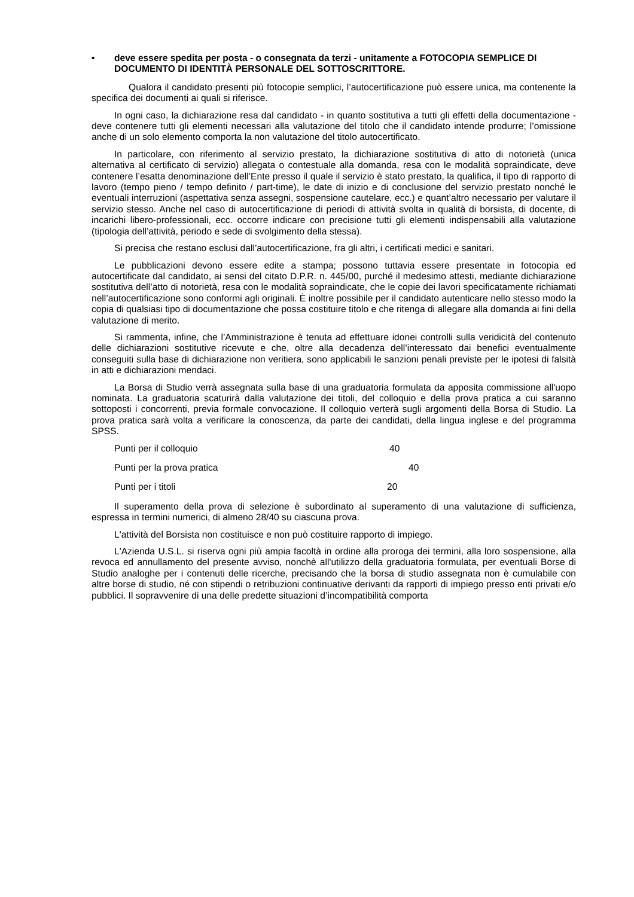• deve essere spedita per posta - o consegnata da terzi - unitamente a FOTOCOPIA SEMPLICE DI DOCUMENTO DI IDENTITÀ PERSONALE DEL SOTTOSCRITTORE.
Qualora il candidato presenti più fotocopie semplici, l’autocertificazione può essere unica, ma contenente la specifica dei documenti ai quali si riferisce.
In ogni caso, la dichiarazione resa dal candidato - in quanto sostitutiva a tutti gli effetti della documentazione - deve contenere tutti gli elementi necessari alla valutazione del titolo che il candidato intende produrre; l’omissione anche di un solo elemento comporta la non valutazione del titolo autocertificato.
In particolare, con riferimento al servizio prestato, la dichiarazione sostitutiva di atto di notorietà (unica alternativa al certificato di servizio) allegata o contestuale alla domanda, resa con le modalità sopraindicate, deve contenere l’esatta denominazione dell’Ente presso il quale il servizio è stato prestato, la qualifica, il tipo di rapporto di lavoro (tempo pieno / tempo definito / part-time), le date di inizio e di conclusione del servizio prestato nonché le eventuali interruzioni (aspettativa senza assegni, sospensione cautelare, ecc.) e quant’altro necessario per valutare il servizio stesso. Anche nel caso di autocertificazione di periodi di attività svolta in qualità di borsista, di docente, di incarichi libero-professionali, ecc. occorre indicare con precisione tutti gli elementi indispensabili alla valutazione (tipologia dell’attività, periodo e sede di svolgimento della stessa).
Si precisa che restano esclusi dall’autocertificazione, fra gli altri, i certificati medici e sanitari.
Le pubblicazioni devono essere edite a stampa; possono tuttavia essere presentate in fotocopia ed autocertificate dal candidato, ai sensi del citato D.P.R. n. 445/00, purché il medesimo attesti, mediante dichiarazione sostitutiva dell’atto di notorietà, resa con le modalità sopraindicate, che le copie dei lavori specificatamente richiamati nell’autocertificazione sono conformi agli originali. È inoltre possibile per il candidato autenticare nello stesso modo la copia di qualsiasi tipo di documentazione che possa costituire titolo e che ritenga di allegare alla domanda ai fini della valutazione di merito.
Si rammenta, infine, che l’Amministrazione è tenuta ad effettuare idonei controlli sulla veridicità del contenuto delle dichiarazioni sostitutive ricevute e che, oltre alla decadenza dell’interessato dai benefici eventualmente conseguiti sulla base di dichiarazione non veritiera, sono applicabili le sanzioni penali previste per le ipotesi di falsità in atti e dichiarazioni mendaci.
La Borsa di Studio verrà assegnata sulla base di una graduatoria formulata da apposita commissione all'uopo nominata. La graduatoria scaturirà dalla valutazione dei titoli, del colloquio e della prova pratica a cui saranno sottoposti i concorrenti, previa formale convocazione. Il colloquio verterà sugli argomenti della Borsa di Studio. La prova pratica sarà volta a verificare la conoscenza, da parte dei candidati, della lingua inglese e del programma SPSS.
Punti per il colloquio 40
Punti per la prova pratica 40
Punti per i titoli 20
Il superamento della prova di selezione è subordinato al superamento di una valutazione di sufficienza, espressa in termini numerici, di almeno 28/40 su ciascuna prova.
L'attività del Borsista non costituisce e non può costituire rapporto di impiego.
L'Azienda U.S.L. si riserva ogni più ampia facoltà in ordine alla proroga dei termini, alla loro sospensione, alla revoca ed annullamento del presente avviso, nonchè all'utilizzo della graduatoria formulata, per eventuali Borse di Studio analoghe per i contenuti delle ricerche, precisando che la borsa di studio assegnata non è cumulabile con altre borse di studio, né con stipendi o retribuzioni continuative derivanti da rapporti di impiego presso enti privati e/o pubblici. Il sopravvenire di una delle predette situazioni d’incompatibilità comporta